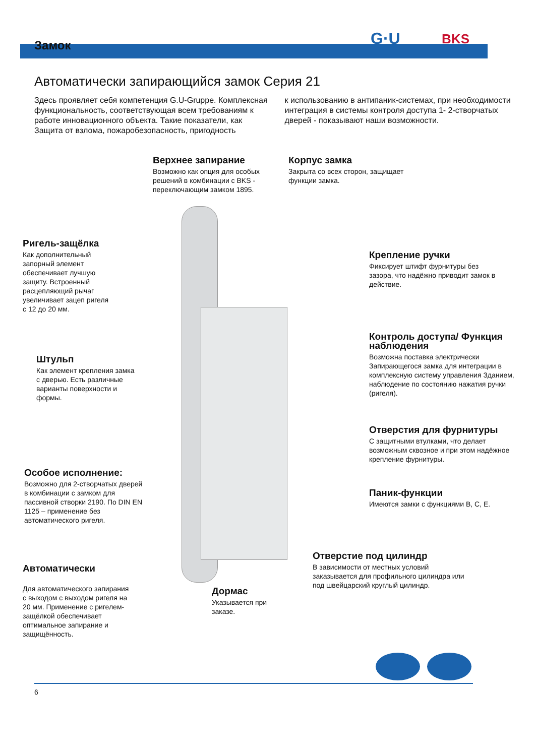Замок
G·U BKS
Автоматически запирающийся замок Серия 21
Здесь проявляет себя компетенция G.U-Gruppe. Комплексная функциональность, соответствующая всем требованиям к работе инновационного объекта. Такие показатели, как Защита от взлома, пожаробезопасность, пригодность
к использованию в антипаник-системах, при необходимости интеграция в системы контроля доступа 1- 2-створчатых дверей - показывают наши возможности.
Верхнее запирание
Возможно как опция для особых решений в комбинации с BKS - переключающим замком 1895.
Корпус замка
Закрыта со всех сторон, защищает функции замка.
Ригель-защёлка
Как дополнительный запорный элемент обеспечивает лучшую защиту. Встроенный расцепляющий рычаг увеличивает зацеп ригеля с 12 до 20 мм.
Крепление ручки
Фиксирует штифт фурнитуры без зазора, что надёжно приводит замок в действие.
Штульп
Как элемент крепления замка с дверью. Есть различные варианты поверхности и формы.
Контроль доступа/ Функция наблюдения
Возможна поставка электрически Запирающегося замка для интеграции в комплексную систему управления Зданием, наблюдение по состоянию нажатия ручки (ригеля).
Отверстия для фурнитуры
С защитными втулками, что делает возможным сквозное и при этом надёжное крепление фурнитуры.
Особое исполнение:
Возможно для 2-створчатых дверей в комбинации с замком для пассивной створки 2190. По DIN EN 1125 – применение без автоматического ригеля.
Паник-функции
Имеются замки с функциями B, C, E.
Отверстие под цилиндр
В зависимости от местных условий заказывается для профильного цилиндра или под швейцарский круглый цилиндр.
Автоматически
Для автоматического запирания с выходом с выходом ригеля на 20 мм. Применение с ригелем-защёлкой обеспечивает оптимальное запирание и защищённость.
Дормас
Указывается при заказе.
6